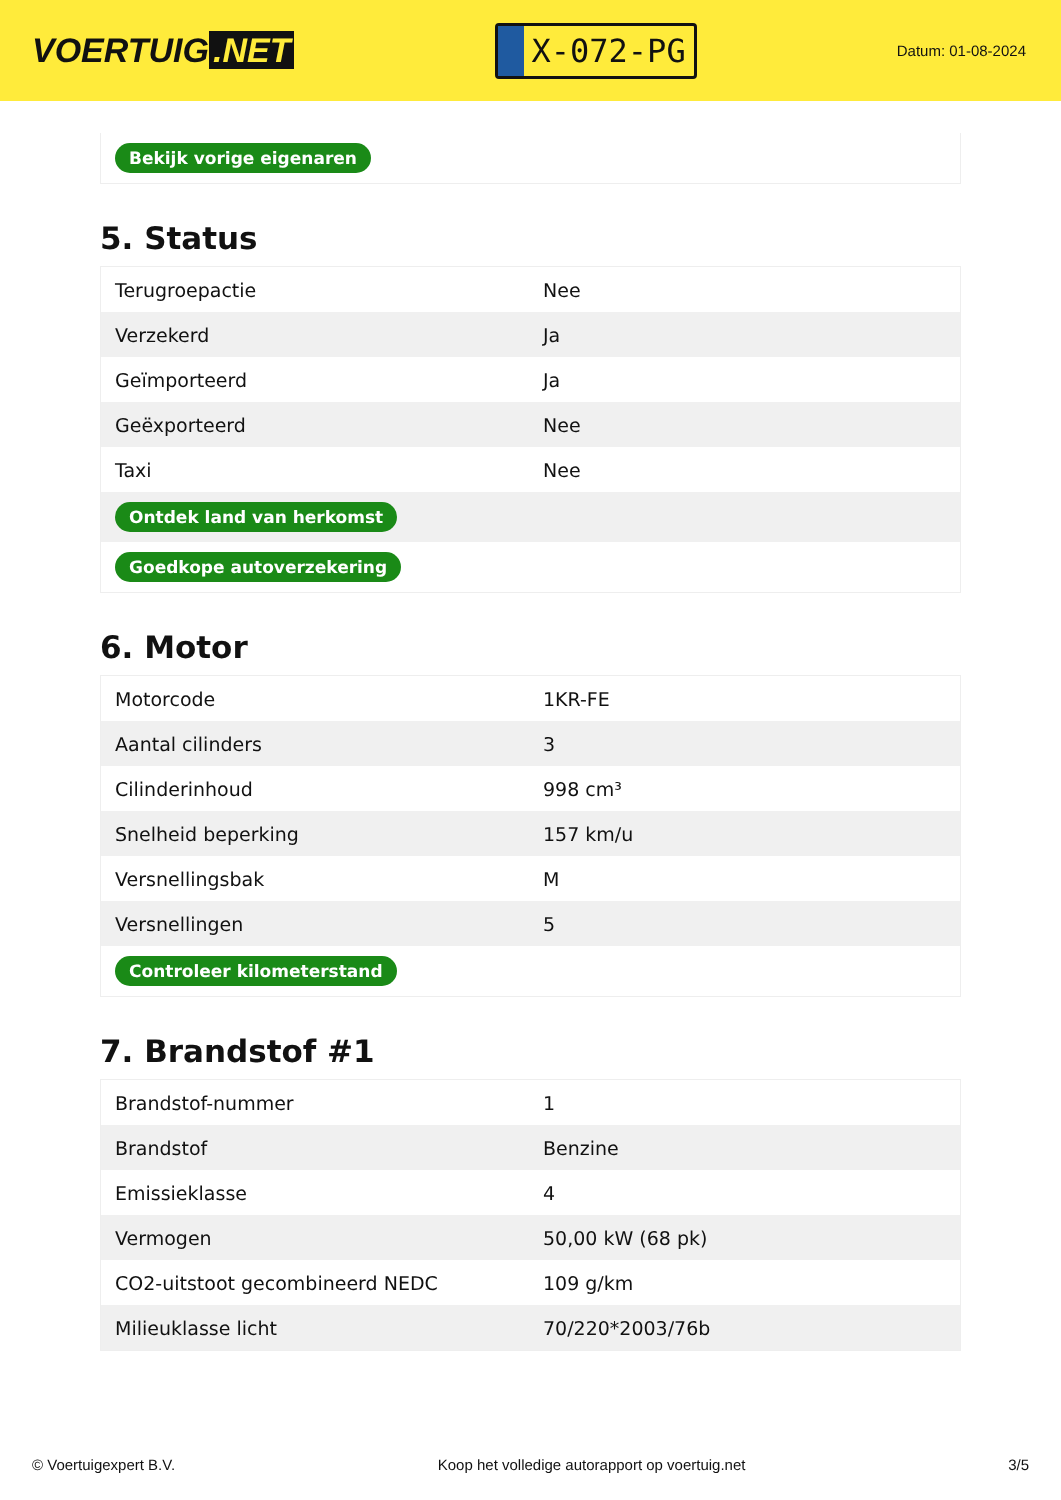VOERTUIG.NET
X-072-PG
Datum: 01-08-2024
| Bekijk vorige eigenaren |
5. Status
| Terugroepactie | Nee |
| Verzekerd | Ja |
| Geïmporteerd | Ja |
| Geëxporteerd | Nee |
| Taxi | Nee |
| Ontdek land van herkomst | |
| Goedkope autoverzekering | |
6. Motor
| Motorcode | 1KR-FE |
| Aantal cilinders | 3 |
| Cilinderinhoud | 998 cm³ |
| Snelheid beperking | 157 km/u |
| Versnellingsbak | M |
| Versnellingen | 5 |
| Controleer kilometerstand | |
7. Brandstof #1
| Brandstof-nummer | 1 |
| Brandstof | Benzine |
| Emissieklasse | 4 |
| Vermogen | 50,00 kW (68 pk) |
| CO2-uitstoot gecombineerd NEDC | 109 g/km |
| Milieuklasse licht | 70/220*2003/76b |
© Voertuigexpert B.V. Koop het volledige autorapport op voertuig.net 3/5